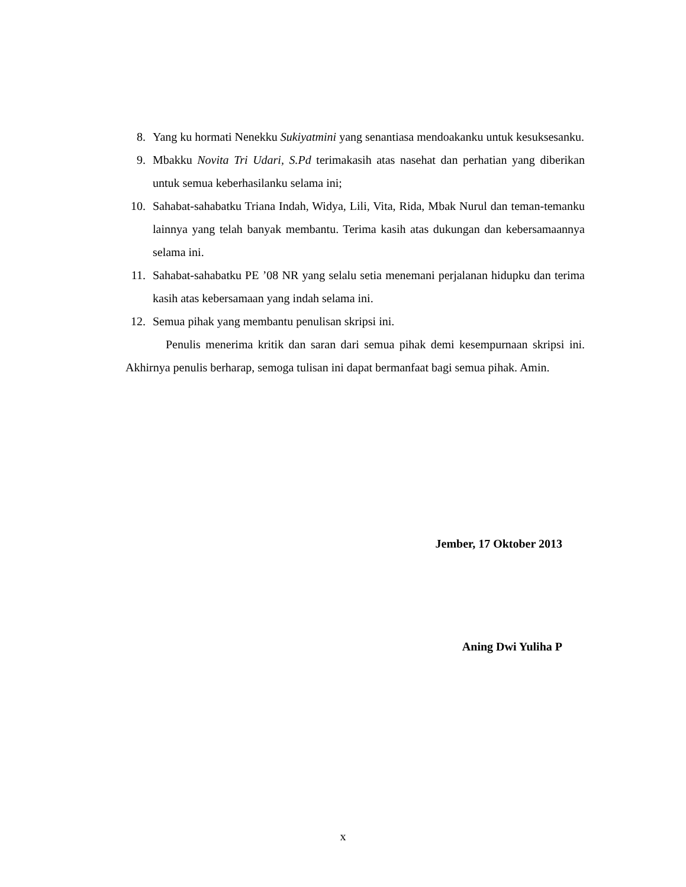8. Yang ku hormati Nenekku Sukiyatmini yang senantiasa mendoakanku untuk kesuksesanku.
9. Mbakku Novita Tri Udari, S.Pd terimakasih atas nasehat dan perhatian yang diberikan untuk semua keberhasilanku selama ini;
10. Sahabat-sahabatku Triana Indah, Widya, Lili, Vita, Rida, Mbak Nurul dan teman-temanku lainnya yang telah banyak membantu. Terima kasih atas dukungan dan kebersamaannya selama ini.
11. Sahabat-sahabatku PE ’08 NR yang selalu setia menemani perjalanan hidupku dan terima kasih atas kebersamaan yang indah selama ini.
12. Semua pihak yang membantu penulisan skripsi ini.
Penulis menerima kritik dan saran dari semua pihak demi kesempurnaan skripsi ini. Akhirnya penulis berharap, semoga tulisan ini dapat bermanfaat bagi semua pihak. Amin.
Jember, 17 Oktober 2013
Aning Dwi Yuliha P
x